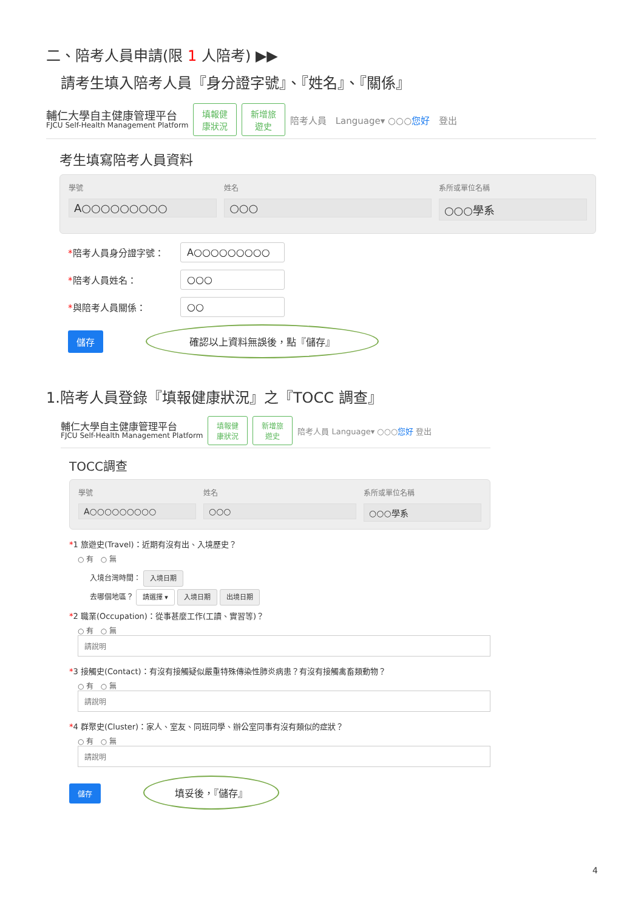二、陪考人員申請(限 1 人陪考) ▶▶
請考生填入陪考人員『身分證字號』、『姓名』、『關係』
輔仁大學自主健康管理平台
FJCU Self-Health Management Platform
填報健
康狀況 新增旅
遊史 陪考人員 Language▾ ○○○您好 登出
考生填寫陪考人員資料
學號
A○○○○○○○○○
姓名
○○○
系所或單位名稱
○○○學系
*陪考人員身分證字號： A○○○○○○○○○
*陪考人員姓名： ○○○
*與陪考人員關係： ○○
儲存 確認以上資料無誤後，點『儲存』
1.陪考人員登錄『填報健康狀況』之『TOCC 調查』
輔仁大學自主健康管理平台
FJCU Self-Health Management Platform
填報健
康狀況 新增旅
遊史 陪考人員 Language▾ ○○○您好 登出
TOCC調查
學號
A○○○○○○○○○
姓名
○○○
系所或單位名稱
○○○學系
*1 旅遊史(Travel)：近期有沒有出、入境歷史？
○ 有 ○ 無
入境台灣時間： 入境日期
去哪個地區？ 請選擇 ▾ 入境日期 出境日期
*2 職業(Occupation)：從事甚麼工作(工讀、實習等)？
○ 有 ○ 無
請說明
*3 接觸史(Contact)：有沒有接觸疑似嚴重特殊傳染性肺炎病患？有沒有接觸禽畜類動物？
○ 有 ○ 無
請說明
*4 群聚史(Cluster)：家人、室友、同班同學、辦公室同事有沒有類似的症狀？
○ 有 ○ 無
請說明
儲存 填妥後，『儲存』
4